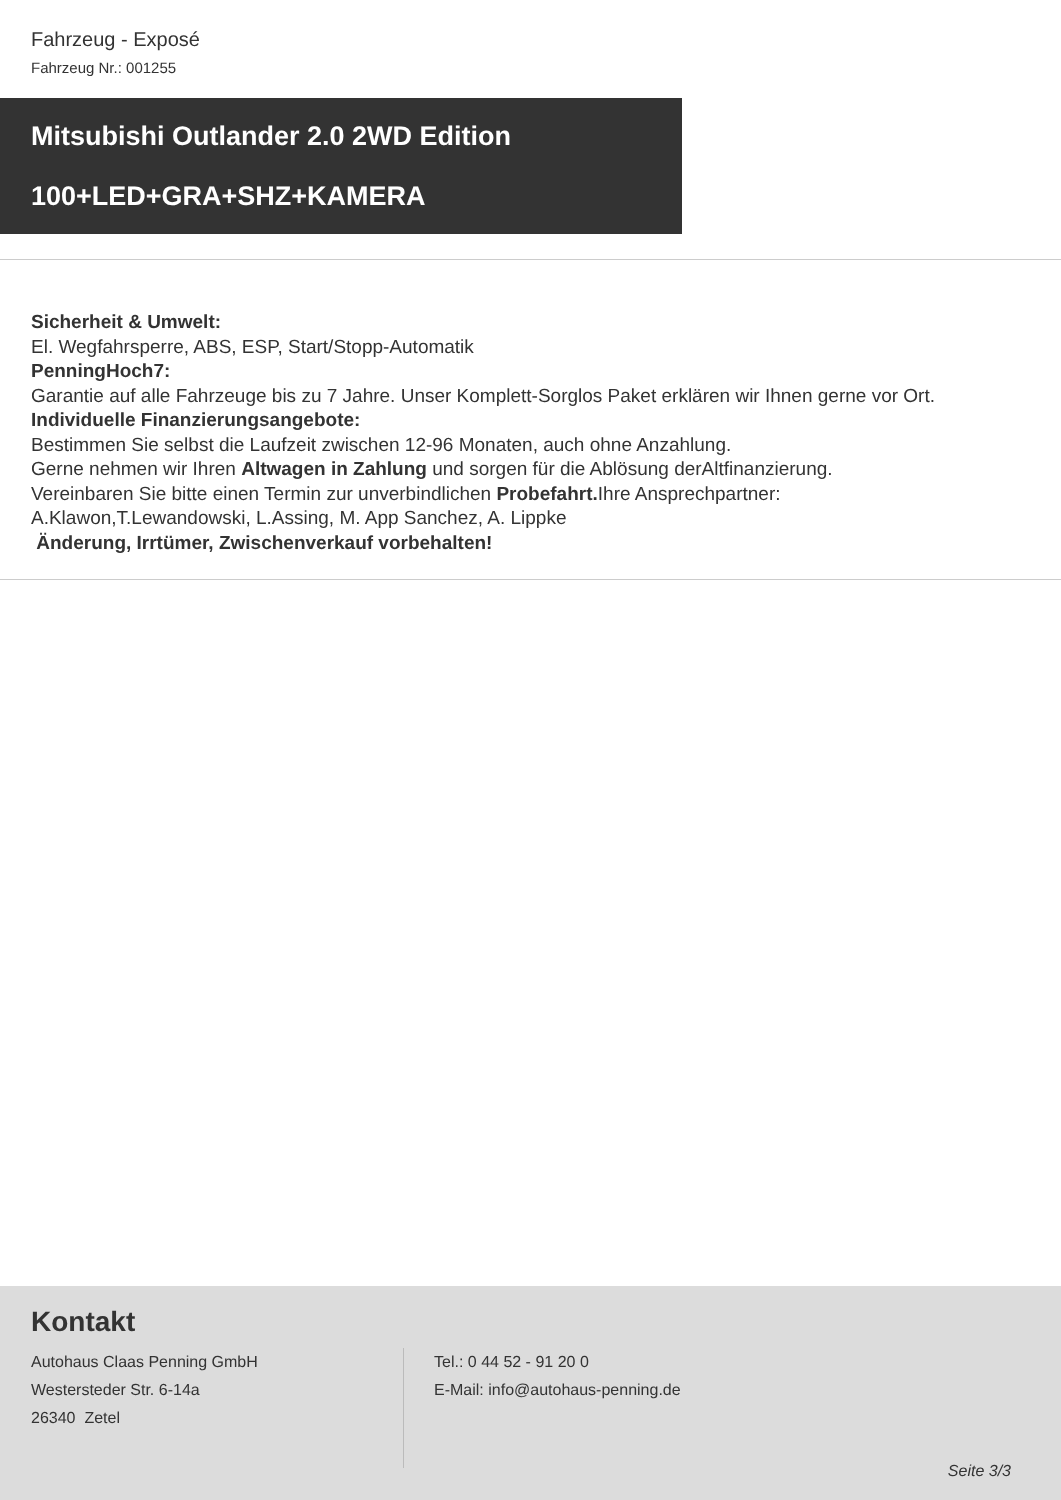Fahrzeug - Exposé
Fahrzeug Nr.: 001255
Mitsubishi Outlander 2.0 2WD Edition
100+LED+GRA+SHZ+KAMERA
Sicherheit & Umwelt:
El. Wegfahrsperre, ABS, ESP, Start/Stopp-Automatik
PenningHoch7:
Garantie auf alle Fahrzeuge bis zu 7 Jahre. Unser Komplett-Sorglos Paket erklären wir Ihnen gerne vor Ort.
Individuelle Finanzierungsangebote:
Bestimmen Sie selbst die Laufzeit zwischen 12-96 Monaten, auch ohne Anzahlung.
Gerne nehmen wir Ihren Altwagen in Zahlung und sorgen für die Ablösung derAltfinanzierung.
Vereinbaren Sie bitte einen Termin zur unverbindlichen Probefahrt. Ihre Ansprechpartner:
A.Klawon,T.Lewandowski, L.Assing, M. App Sanchez, A. Lippke
Änderung, Irrtümer, Zwischenverkauf vorbehalten!
Kontakt
Autohaus Claas Penning GmbH
Westersteder Str. 6-14a
26340 Zetel
Tel.: 0 44 52 - 91 20 0
E-Mail: info@autohaus-penning.de
Seite 3/3